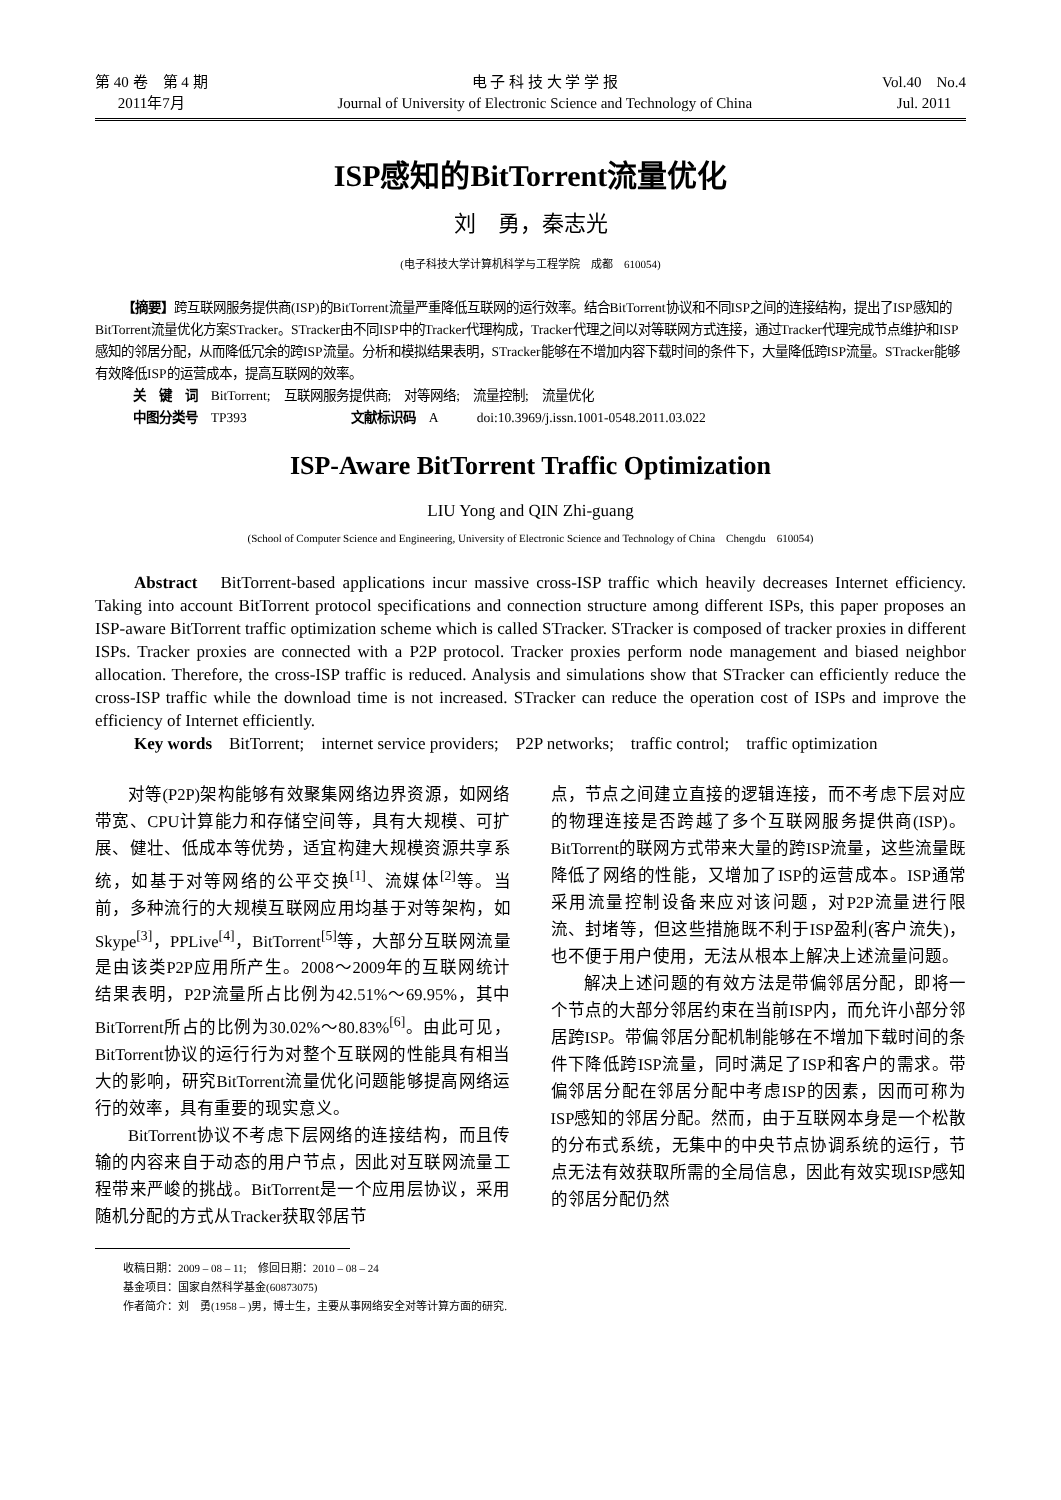第 40 卷　第 4 期
2011年7月
电 子 科 技 大 学 学 报
Journal of University of Electronic Science and Technology of China
Vol.40　No.4
Jul. 2011
ISP感知的BitTorrent流量优化
刘　勇，秦志光
(电子科技大学计算机科学与工程学院　成都　610054)
【摘要】跨互联网服务提供商(ISP)的BitTorrent流量严重降低互联网的运行效率。结合BitTorrent协议和不同ISP之间的连接结构，提出了ISP感知的BitTorrent流量优化方案STracker。STracker由不同ISP中的Tracker代理构成，Tracker代理之间以对等联网方式连接，通过Tracker代理完成节点维护和ISP感知的邻居分配，从而降低冗余的跨ISP流量。分析和模拟结果表明，STracker能够在不增加内容下载时间的条件下，大量降低跨ISP流量。STracker能够有效降低ISP的运营成本，提高互联网的效率。
关　键　词　BitTorrent;　互联网服务提供商;　对等网络;　流量控制;　流量优化
中图分类号　TP393　　　　　　　　文献标识码　A　　　doi:10.3969/j.issn.1001-0548.2011.03.022
ISP-Aware BitTorrent Traffic Optimization
LIU Yong and QIN Zhi-guang
(School of Computer Science and Engineering, University of Electronic Science and Technology of China　Chengdu　610054)
Abstract　BitTorrent-based applications incur massive cross-ISP traffic which heavily decreases Internet efficiency. Taking into account BitTorrent protocol specifications and connection structure among different ISPs, this paper proposes an ISP-aware BitTorrent traffic optimization scheme which is called STracker. STracker is composed of tracker proxies in different ISPs. Tracker proxies are connected with a P2P protocol. Tracker proxies perform node management and biased neighbor allocation. Therefore, the cross-ISP traffic is reduced. Analysis and simulations show that STracker can efficiently reduce the cross-ISP traffic while the download time is not increased. STracker can reduce the operation cost of ISPs and improve the efficiency of Internet efficiently.
Key words　BitTorrent;　internet service providers;　P2P networks;　traffic control;　traffic optimization
对等(P2P)架构能够有效聚集网络边界资源，如网络带宽、CPU计算能力和存储空间等，具有大规模、可扩展、健壮、低成本等优势，适宜构建大规模资源共享系统，如基于对等网络的公平交换<sup>[1]</sup>、流媒体<sup>[2]</sup>等。当前，多种流行的大规模互联网应用均基于对等架构，如Skype<sup>[3]</sup>，PPLive<sup>[4]</sup>，BitTorrent<sup>[5]</sup>等，大部分互联网流量是由该类P2P应用所产生。2008～2009年的互联网统计结果表明，P2P流量所占比例为42.51%～69.95%，其中BitTorrent所占的比例为30.02%～80.83%<sup>[6]</sup>。由此可见，BitTorrent协议的运行行为对整个互联网的性能具有相当大的影响，研究BitTorrent流量优化问题能够提高网络运行的效率，具有重要的现实意义。
BitTorrent协议不考虑下层网络的连接结构，而且传输的内容来自于动态的用户节点，因此对互联网流量工程带来严峻的挑战。BitTorrent是一个应用层协议，采用随机分配的方式从Tracker获取邻居节
点，节点之间建立直接的逻辑连接，而不考虑下层对应的物理连接是否跨越了多个互联网服务提供商(ISP)。BitTorrent的联网方式带来大量的跨ISP流量，这些流量既降低了网络的性能，又增加了ISP的运营成本。ISP通常采用流量控制设备来应对该问题，对P2P流量进行限流、封堵等，但这些措施既不利于ISP盈利(客户流失)，也不便于用户使用，无法从根本上解决上述流量问题。
解决上述问题的有效方法是带偏邻居分配，即将一个节点的大部分邻居约束在当前ISP内，而允许小部分邻居跨ISP。带偏邻居分配机制能够在不增加下载时间的条件下降低跨ISP流量，同时满足了ISP和客户的需求。带偏邻居分配在邻居分配中考虑ISP的因素，因而可称为ISP感知的邻居分配。然而，由于互联网本身是一个松散的分布式系统，无集中的中央节点协调系统的运行，节点无法有效获取所需的全局信息，因此有效实现ISP感知的邻居分配仍然
收稿日期：2009 – 08 – 11;　修回日期：2010 – 08 – 24
基金项目：国家自然科学基金(60873075)
作者简介：刘　勇(1958 – )男，博士生，主要从事网络安全对等计算方面的研究.